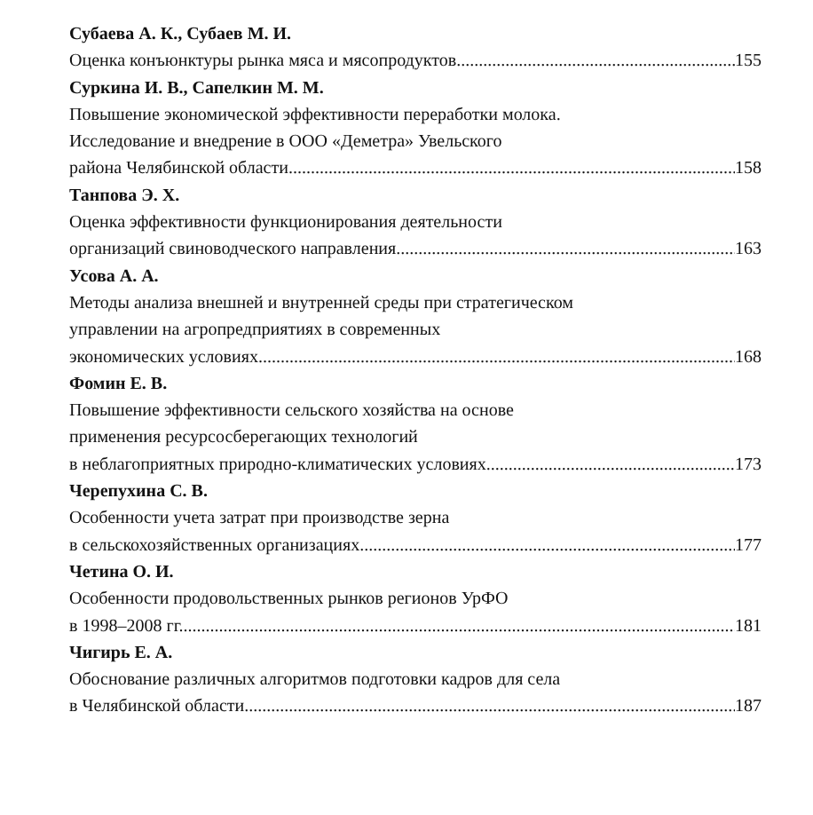Субаева А. К., Субаев М. И.
Оценка конъюнктуры рынка мяса и мясопродуктов 155
Суркина И. В., Сапелкин М. М.
Повышение экономической эффективности переработки молока.
Исследование и внедрение в ООО «Деметра» Увельского
района Челябинской области 158
Танпова Э. Х.
Оценка эффективности функционирования деятельности
организаций свиноводческого направления 163
Усова А. А.
Методы анализа внешней и внутренней среды при стратегическом
управлении на агропредприятиях в современных
экономических условиях 168
Фомин Е. В.
Повышение эффективности сельского хозяйства на основе
применения ресурсосберегающих технологий
в неблагоприятных природно-климатических условиях 173
Черепухина С. В.
Особенности учета затрат при производстве зерна
в сельскохозяйственных организациях 177
Четина О. И.
Особенности продовольственных рынков регионов УрФО
в 1998–2008 гг. 181
Чигирь Е. А.
Обоснование различных алгоритмов подготовки кадров для села
в Челябинской области 187